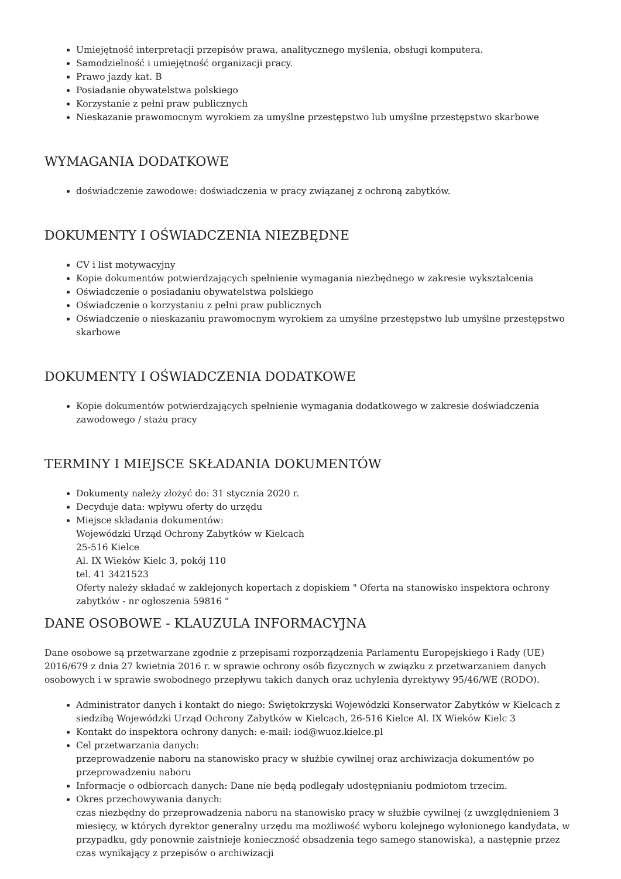Umiejętność interpretacji przepisów prawa, analitycznego myślenia, obsługi komputera.
Samodzielność i umiejętność organizacji pracy.
Prawo jazdy kat. B
Posiadanie obywatelstwa polskiego
Korzystanie z pełni praw publicznych
Nieskazanie prawomocnym wyrokiem za umyślne przestępstwo lub umyślne przestępstwo skarbowe
WYMAGANIA DODATKOWE
doświadczenie zawodowe: doświadczenia w pracy związanej z ochroną zabytków.
DOKUMENTY I OŚWIADCZENIA NIEZBĘDNE
CV i list motywacyjny
Kopie dokumentów potwierdzających spełnienie wymagania niezbędnego w zakresie wykształcenia
Oświadczenie o posiadaniu obywatelstwa polskiego
Oświadczenie o korzystaniu z pełni praw publicznych
Oświadczenie o nieskazaniu prawomocnym wyrokiem za umyślne przestępstwo lub umyślne przestępstwo skarbowe
DOKUMENTY I OŚWIADCZENIA DODATKOWE
Kopie dokumentów potwierdzających spełnienie wymagania dodatkowego w zakresie doświadczenia zawodowego / stażu pracy
TERMINY I MIEJSCE SKŁADANIA DOKUMENTÓW
Dokumenty należy złożyć do: 31 stycznia 2020 r.
Decyduje data: wpływu oferty do urzędu
Miejsce składania dokumentów:
Wojewódzki Urząd Ochrony Zabytków w Kielcach
25-516 Kielce
Al. IX Wieków Kielc 3, pokój 110
tel. 41 3421523
Oferty należy składać w zaklejonych kopertach z dopiskiem " Oferta na stanowisko inspektora ochrony zabytków - nr ogłoszenia 59816 "
DANE OSOBOWE - KLAUZULA INFORMACYJNA
Dane osobowe są przetwarzane zgodnie z przepisami rozporządzenia Parlamentu Europejskiego i Rady (UE) 2016/679 z dnia 27 kwietnia 2016 r. w sprawie ochrony osób fizycznych w związku z przetwarzaniem danych osobowych i w sprawie swobodnego przepływu takich danych oraz uchylenia dyrektywy 95/46/WE (RODO).
Administrator danych i kontakt do niego: Świętokrzyski Wojewódzki Konserwator Zabytków w Kielcach z siedzibą Wojewódzki Urząd Ochrony Zabytków w Kielcach, 26-516 Kielce Al. IX Wieków Kielc 3
Kontakt do inspektora ochrony danych: e-mail: iod@wuoz.kielce.pl
Cel przetwarzania danych:
przeprowadzenie naboru na stanowisko pracy w służbie cywilnej oraz archiwizacja dokumentów po przeprowadzeniu naboru
Informacje o odbiorcach danych: Dane nie będą podlegały udostępnianiu podmiotom trzecim.
Okres przechowywania danych:
czas niezbędny do przeprowadzenia naboru na stanowisko pracy w służbie cywilnej (z uwzględnieniem 3 miesięcy, w których dyrektor generalny urzędu ma możliwość wyboru kolejnego wyłonionego kandydata, w przypadku, gdy ponownie zaistnieje konieczność obsadzenia tego samego stanowiska), a następnie przez czas wynikający z przepisów o archiwizacji